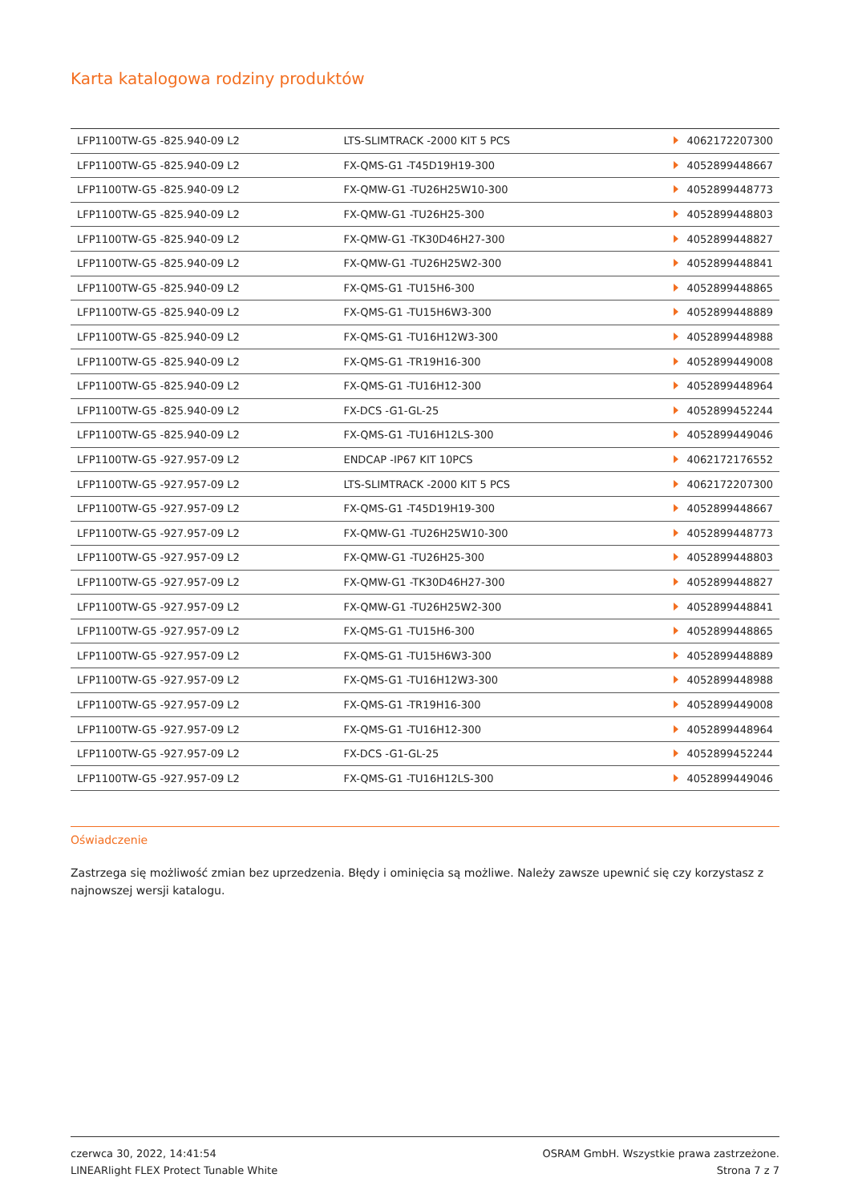Karta katalogowa rodziny produktów
| LFP1100TW-G5 -825.940-09 L2 | LTS-SLIMTRACK -2000 KIT 5 PCS | 4062172207300 |
| LFP1100TW-G5 -825.940-09 L2 | FX-QMS-G1 -T45D19H19-300 | 4052899448667 |
| LFP1100TW-G5 -825.940-09 L2 | FX-QMW-G1 -TU26H25W10-300 | 4052899448773 |
| LFP1100TW-G5 -825.940-09 L2 | FX-QMW-G1 -TU26H25-300 | 4052899448803 |
| LFP1100TW-G5 -825.940-09 L2 | FX-QMW-G1 -TK30D46H27-300 | 4052899448827 |
| LFP1100TW-G5 -825.940-09 L2 | FX-QMW-G1 -TU26H25W2-300 | 4052899448841 |
| LFP1100TW-G5 -825.940-09 L2 | FX-QMS-G1 -TU15H6-300 | 4052899448865 |
| LFP1100TW-G5 -825.940-09 L2 | FX-QMS-G1 -TU15H6W3-300 | 4052899448889 |
| LFP1100TW-G5 -825.940-09 L2 | FX-QMS-G1 -TU16H12W3-300 | 4052899448988 |
| LFP1100TW-G5 -825.940-09 L2 | FX-QMS-G1 -TR19H16-300 | 4052899449008 |
| LFP1100TW-G5 -825.940-09 L2 | FX-QMS-G1 -TU16H12-300 | 4052899448964 |
| LFP1100TW-G5 -825.940-09 L2 | FX-DCS -G1-GL-25 | 4052899452244 |
| LFP1100TW-G5 -825.940-09 L2 | FX-QMS-G1 -TU16H12LS-300 | 4052899449046 |
| LFP1100TW-G5 -927.957-09 L2 | ENDCAP -IP67 KIT 10PCS | 4062172176552 |
| LFP1100TW-G5 -927.957-09 L2 | LTS-SLIMTRACK -2000 KIT 5 PCS | 4062172207300 |
| LFP1100TW-G5 -927.957-09 L2 | FX-QMS-G1 -T45D19H19-300 | 4052899448667 |
| LFP1100TW-G5 -927.957-09 L2 | FX-QMW-G1 -TU26H25W10-300 | 4052899448773 |
| LFP1100TW-G5 -927.957-09 L2 | FX-QMW-G1 -TU26H25-300 | 4052899448803 |
| LFP1100TW-G5 -927.957-09 L2 | FX-QMW-G1 -TK30D46H27-300 | 4052899448827 |
| LFP1100TW-G5 -927.957-09 L2 | FX-QMW-G1 -TU26H25W2-300 | 4052899448841 |
| LFP1100TW-G5 -927.957-09 L2 | FX-QMS-G1 -TU15H6-300 | 4052899448865 |
| LFP1100TW-G5 -927.957-09 L2 | FX-QMS-G1 -TU15H6W3-300 | 4052899448889 |
| LFP1100TW-G5 -927.957-09 L2 | FX-QMS-G1 -TU16H12W3-300 | 4052899448988 |
| LFP1100TW-G5 -927.957-09 L2 | FX-QMS-G1 -TR19H16-300 | 4052899449008 |
| LFP1100TW-G5 -927.957-09 L2 | FX-QMS-G1 -TU16H12-300 | 4052899448964 |
| LFP1100TW-G5 -927.957-09 L2 | FX-DCS -G1-GL-25 | 4052899452244 |
| LFP1100TW-G5 -927.957-09 L2 | FX-QMS-G1 -TU16H12LS-300 | 4052899449046 |
Oświadczenie
Zastrzega się możliwość zmian bez uprzedzenia. Błędy i ominięcia są możliwe. Należy zawsze upewnić się czy korzystasz z najnowszej wersji katalogu.
czerwca 30, 2022, 14:41:54
LINEARlight FLEX Protect Tunable White
OSRAM GmbH. Wszystkie prawa zastrzeżone.
Strona 7 z 7